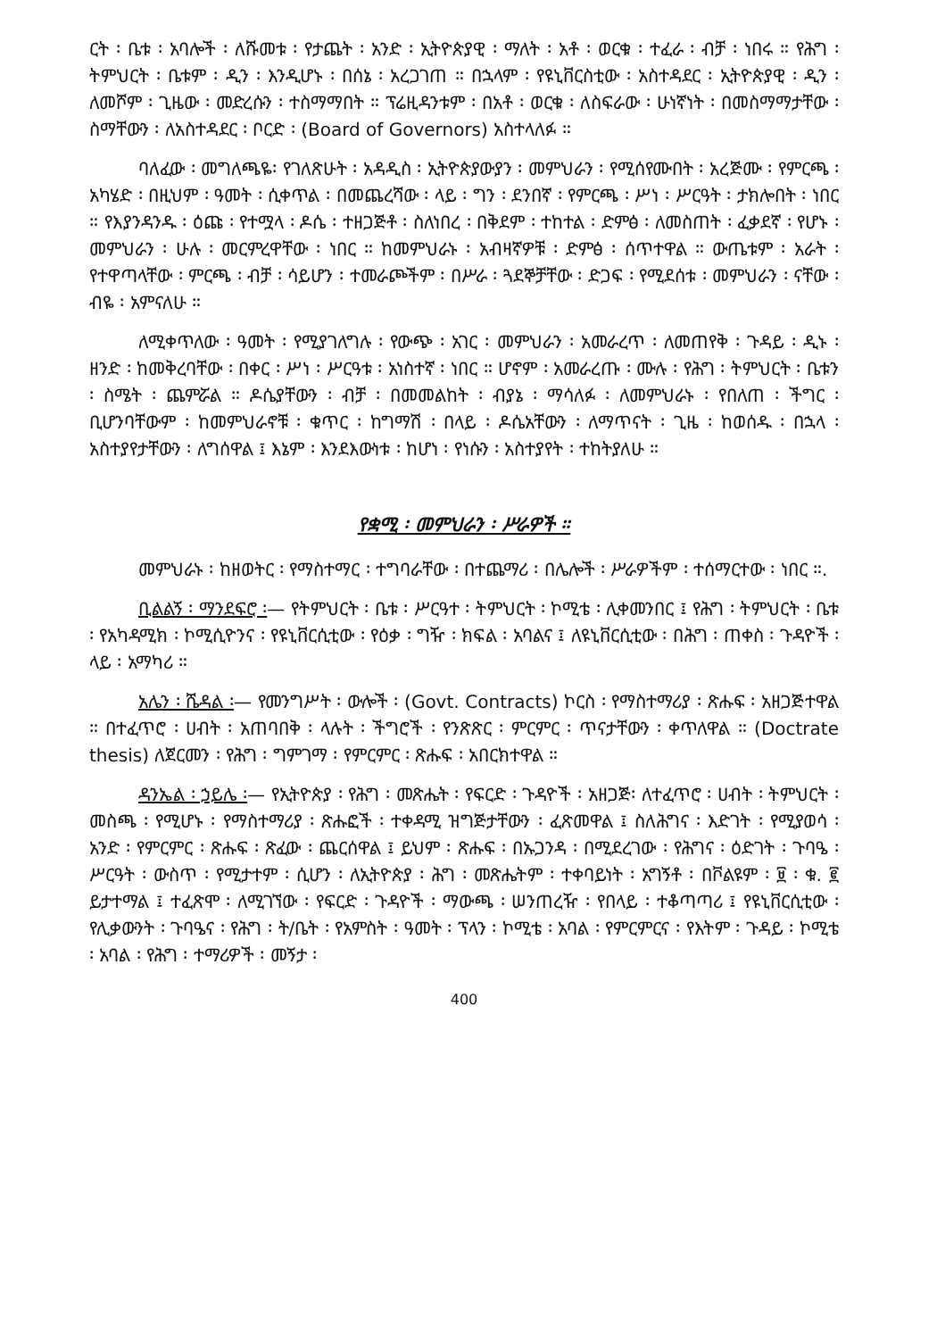ርት ፡ ቤቱ ፡ አባሎች ፡ ለሹመቱ ፡ የታጨት ፡ አንድ ፡ ኢትዮጵያዊ ፡ ማለት ፡ አቶ ፡ ወርቁ ፡ ተፈራ ፡ ብቻ ፡ ነበሩ ። የሕግ ፡ ትምህርት ፡ ቤቱም ፡ ዲን ፡ እንዲሆኑ ፡ በሰኔ ፡ አረጋገጠ ። በኋላም ፡ የዩኒቨርስቲው ፡ አስተዳደር ፡ ኢትዮጵያዊ ፡ ዲን ፡ ለመሾም ፡ ጊዜው ፡ መድረሱን ፡ ተስማማበት ። ፕሬዚዳንቱም ፡ በአቶ ፡ ወርቁ ፡ ለስፍራው ፡ ሁነኛነት ፡ በመስማማታቸው ፡ ስማቸውን ፡ ለአስተዳደር ፡ ቦርድ ፡ (Board of Governors) አስተላለፉ ።
ባለፈው ፡ መግለጫዬ፡ የገለጽሁት ፡ አዳዲስ ፡ ኢትዮጵያውያን ፡ መምህራን ፡ የሚሰየሙበት ፡ አረጅሙ ፡ የምርጫ ፡ አካሄድ ፡ በዚህም ፡ ዓመት ፡ ሲቀጥል ፡ በመጨረሻው ፡ ላይ ፡ ግን ፡ ደንበኛ ፡ የምርጫ ፡ ሥነ ፡ ሥርዓት ፡ ታክሎበት ፡ ነበር ። የእያንዳንዱ ፡ ዕጩ ፡ የተሟላ ፡ ዶሴ ፡ ተዘጋጅቶ ፡ ስለነበረ ፡ በቅደም ፡ ተከተል ፡ ድምፅ ፡ ለመስጠት ፡ ፈቃደኛ ፡ የሆኑ ፡ መምህራን ፡ ሁሉ ፡ መርምረዋቸው ፡ ነበር ። ከመምህራኑ ፡ አብዛኛዎቹ ፡ ድምፅ ፡ ሰጥተዋል ። ውጤቱም ፡ አራት ፡ የተዋጣላቸው ፡ ምርጫ ፡ ብቻ ፡ ሳይሆን ፡ ተመራጮችም ፡ በሥራ ፡ ጓደኞቻቸው ፡ ድጋፍ ፡ የሚደሰቱ ፡ መምህራን ፡ ናቸው ፡ ብዬ ፡ አምናለሁ ።
ለሚቀጥለው ፡ ዓመት ፡ የሚያገለግሉ ፡ የውጭ ፡ አገር ፡ መምህራን ፡ አመራረጥ ፡ ለመጠየቅ ፡ ጉዳይ ፡ ዲኑ ፡ ዘንድ ፡ ከመቅረባቸው ፡ በቀር ፡ ሥነ ፡ ሥርዓቱ ፡ አነስተኛ ፡ ነበር ። ሆኖም ፡ አመራረጡ ፡ ሙሉ ፡ የሕግ ፡ ትምህርት ፡ ቤቱን ፡ ስሜት ፡ ጨምሯል ። ዶሴያቸውን ፡ ብቻ ፡ በመመልከት ፡ ብያኔ ፡ ማሳለፉ ፡ ለመምህራኑ ፡ የበለጠ ፡ ችግር ፡ ቢሆንባቸውም ፡ ከመምህራኖቹ ፡ ቁጥር ፡ ከግማሽ ፡ በላይ ፡ ዶሴአቸውን ፡ ለማጥናት ፡ ጊዜ ፡ ከወሰዱ ፡ በኋላ ፡ አስተያየታቸውን ፡ ለግሰዋል ፤ እኔም ፡ እንደእውነቱ ፡ ከሆነ ፡ የነሱን ፡ አስተያየት ፡ ተከትያለሁ ።
የቋሚ ፡ መምህራን ፡ ሥራዎች ።
መምህራኑ ፡ ከዘወትር ፡ የማስተማር ፡ ተግባራቸው ፡ በተጨማሪ ፡ በሌሎች ፡ ሥራዎችም ፡ ተሰማርተው ፡ ነበር ።.
ቢልልኝ ፡ ማንደፍሮ ፡— የትምህርት ፡ ቤቱ ፡ ሥርዓተ ፡ ትምህርት ፡ ኮሚቴ ፡ ሊቀመንበር ፤ የሕግ ፡ ትምህርት ፡ ቤቱ ፡ የአካዳሚክ ፡ ኮሚሲዮንና ፡ የዩኒቨርሲቲው ፡ የዕቃ ፡ ግዥ ፡ ክፍል ፡ አባልና ፤ ለዩኒቨርሲቲው ፡ በሕግ ፡ ጠቀስ ፡ ጉዳዮች ፡ ላይ ፡ አማካሪ ።
አሌን ፡ ሼዳል ፡— የመንግሥት ፡ ውሎች ፡ (Govt. Contracts) ኮርስ ፡ የማስተማሪያ ፡ ጽሑፍ ፡ አዘጋጅተዋል ። በተፈጥሮ ፡ ሀብት ፡ አጠባበቅ ፡ ላሉት ፡ ችግሮች ፡ የንጽጽር ፡ ምርምር ፡ ጥናታቸውን ፡ ቀጥለዋል ። (Doctrate thesis) ለጀርመን ፡ የሕግ ፡ ግምገማ ፡ የምርምር ፡ ጽሑፍ ፡ አበርክተዋል ።
ዳንኤል ፡ ኃይሌ ፡— የኢትዮጵያ ፡ የሕግ ፡ መጽሔት ፡ የፍርድ ፡ ጉዳዮች ፡ አዘጋጅ፡ ለተፈጥሮ ፡ ሀብት ፡ ትምህርት ፡ መስጫ ፡ የሚሆኑ ፡ የማስተማሪያ ፡ ጽሑፎች ፡ ተቀዳሚ ዝግጅታቸውን ፡ ፈጽመዋል ፤ ስለሕግና ፡ እድገት ፡ የሚያወሳ ፡ አንድ ፡ የምርምር ፡ ጽሑፍ ፡ ጽፈው ፡ ጨርሰዋል ፤ ይህም ፡ ጽሑፍ ፡ በኡጋንዳ ፡ በሚደረገው ፡ የሕግና ፡ ዕድገት ፡ ጉባዔ ፡ ሥርዓት ፡ ውስጥ ፡ የሚታተም ፡ ሲሆን ፡ ለኢትዮጵያ ፡ ሕግ ፡ መጽሔትም ፡ ተቀባይነት ፡ አግኝቶ ፡ በቮልዩም ፡ ፱ ፡ ቁ. ፪ ይታተማል ፤ ተፈጽሞ ፡ ለሚገኘው ፡ የፍርድ ፡ ጉዳዮች ፡ ማውጫ ፡ ሠንጠረዥ ፡ የበላይ ፡ ተቆጣጣሪ ፤ የዩኒቨርሲቲው ፡ የሊቃውንት ፡ ጉባዔና ፡ የሕግ ፡ ት/ቤት ፡ የአምስት ፡ ዓመት ፡ ፕላን ፡ ኮሚቴ ፡ አባል ፡ የምርምርና ፡ የእትም ፡ ጉዳይ ፡ ኮሚቴ ፡ አባል ፡ የሕግ ፡ ተማሪዎች ፡ መኝታ ፡
400